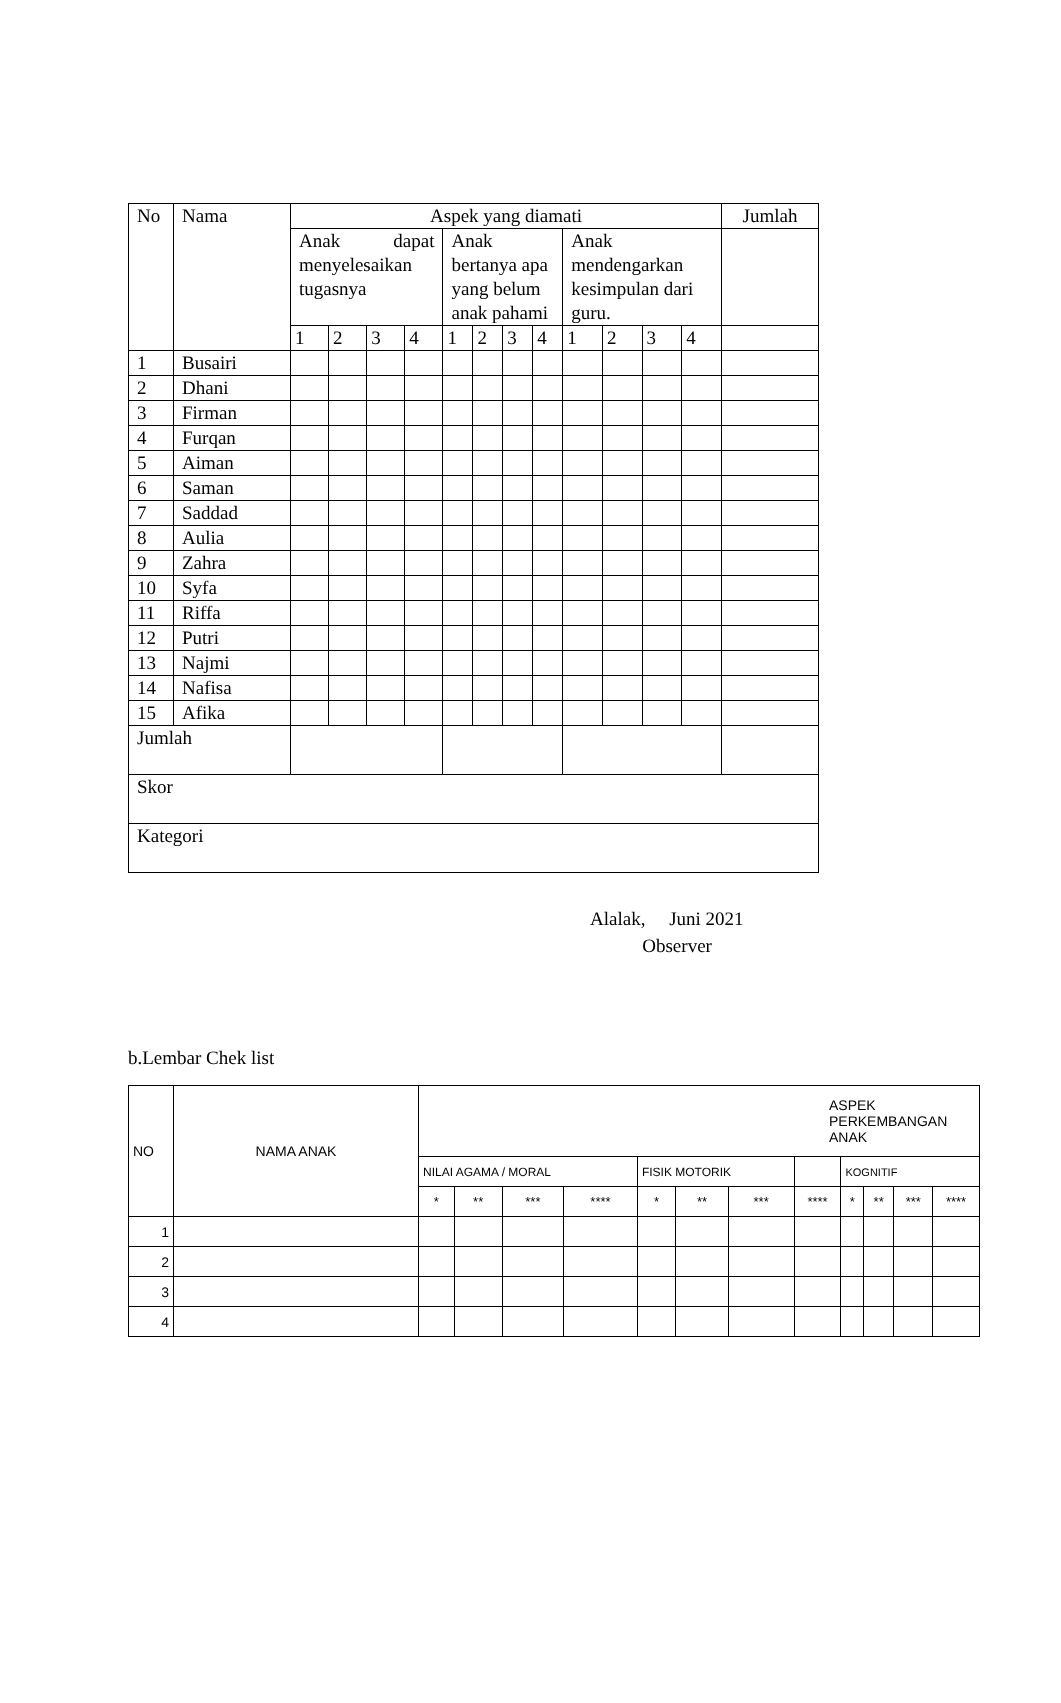| No | Nama | Aspek yang diamati | | | | | | | | | | | | Jumlah |
| | | Anak dapat menyelesaikan tugasnya | | | | Anak bertanya apa yang belum anak pahami | | | | Anak mendengarkan kesimpulan dari guru. | | | | |
| | | 1 | 2 | 3 | 4 | 1 | 2 | 3 | 4 | 1 | 2 | 3 | 4 | |
| 1 | Busairi | | | | | | | | | | | | | |
| 2 | Dhani | | | | | | | | | | | | | |
| 3 | Firman | | | | | | | | | | | | | |
| 4 | Furqan | | | | | | | | | | | | | |
| 5 | Aiman | | | | | | | | | | | | | |
| 6 | Saman | | | | | | | | | | | | | |
| 7 | Saddad | | | | | | | | | | | | | |
| 8 | Aulia | | | | | | | | | | | | | |
| 9 | Zahra | | | | | | | | | | | | | |
| 10 | Syfa | | | | | | | | | | | | | |
| 11 | Riffa | | | | | | | | | | | | | |
| 12 | Putri | | | | | | | | | | | | | |
| 13 | Najmi | | | | | | | | | | | | | |
| 14 | Nafisa | | | | | | | | | | | | | |
| 15 | Afika | | | | | | | | | | | | | |
| Jumlah | | | | | | | | | | | | | | |
| Skor | | | | | | | | | | | | | | |
| Kategori | | | | | | | | | | | | | | |
Alalak, Juni 2021
Observer
b.Lembar Chek list
| NO | NAMA ANAK | ASPEK PERKEMBANGAN ANAK | | | | | | | | | | | |
| | | NILAI AGAMA / MORAL | | | | FISIK MOTORIK | | | | KOGNITIF | | | |
| | | * | ** | *** | **** | * | ** | *** | **** | * | ** | *** | **** |
| 1 | | | | | | | | | | | | | |
| 2 | | | | | | | | | | | | | |
| 3 | | | | | | | | | | | | | |
| 4 | | | | | | | | | | | | | |